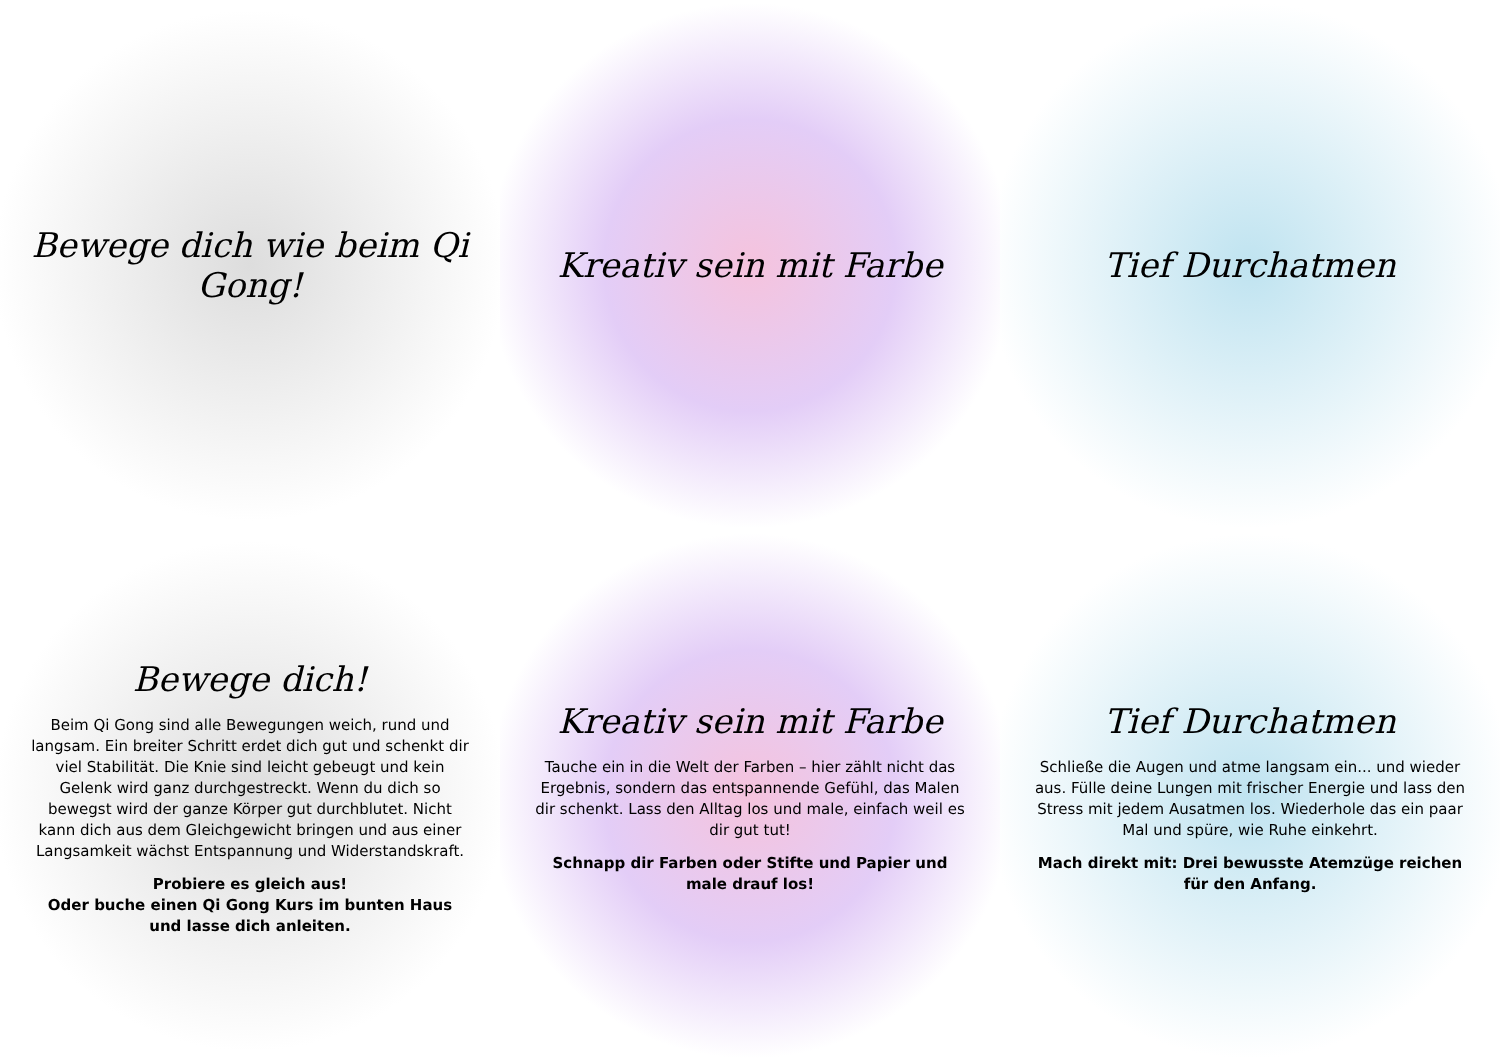Bewege dich wie beim Qi Gong!
Kreativ sein mit Farbe
Tief Durchatmen
Bewege dich!
Beim Qi Gong sind alle Bewegungen weich, rund und langsam. Ein breiter Schritt erdet dich gut und schenkt dir viel Stabilität. Die Knie sind leicht gebeugt und kein Gelenk wird ganz durchgestreckt. Wenn du dich so bewegst wird der ganze Körper gut durchblutet. Nicht kann dich aus dem Gleichgewicht bringen und aus einer Langsamkeit wächst Entspannung und Widerstandskraft.
Probiere es gleich aus!
Oder buche einen Qi Gong Kurs im bunten Haus und lasse dich anleiten.
Kreativ sein mit Farbe
Tauche ein in die Welt der Farben – hier zählt nicht das Ergebnis, sondern das entspannende Gefühl, das Malen dir schenkt. Lass den Alltag los und male, einfach weil es dir gut tut!
Schnapp dir Farben oder Stifte und Papier und male drauf los!
Tief Durchatmen
Schließe die Augen und atme langsam ein... und wieder aus. Fülle deine Lungen mit frischer Energie und lass den Stress mit jedem Ausatmen los. Wiederhole das ein paar Mal und spüre, wie Ruhe einkehrt.
Mach direkt mit: Drei bewusste Atemzüge reichen für den Anfang.